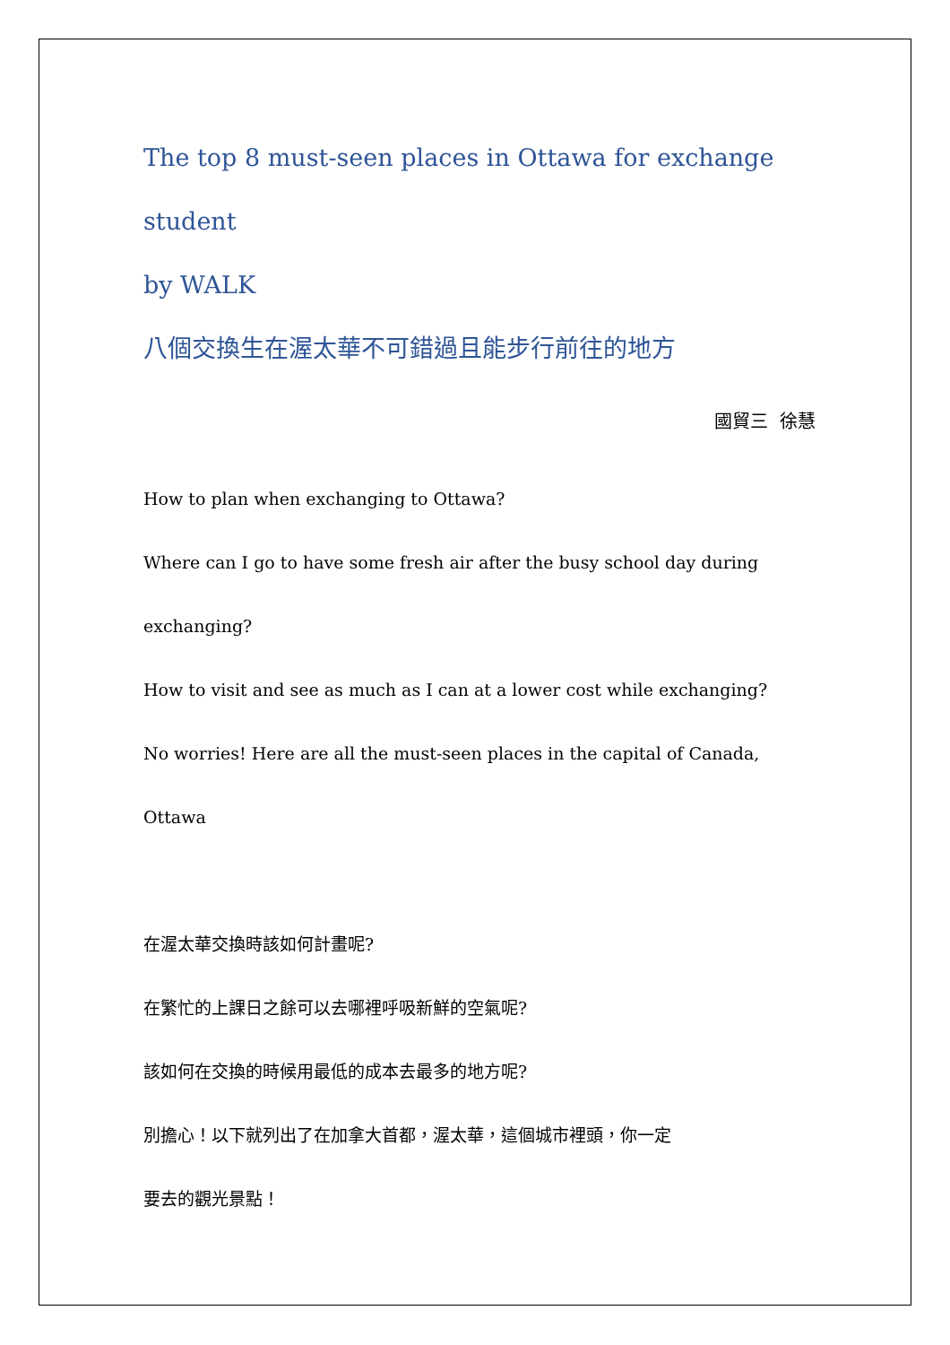The top 8 must-seen places in Ottawa for exchange student
by WALK
八個交換生在渥太華不可錯過且能步行前往的地方
國貿三 徐慧
How to plan when exchanging to Ottawa?
Where can I go to have some fresh air after the busy school day during
exchanging?
How to visit and see as much as I can at a lower cost while exchanging?
No worries! Here are all the must-seen places in the capital of Canada,
Ottawa
在渥太華交換時該如何計畫呢?
在繁忙的上課日之餘可以去哪裡呼吸新鮮的空氣呢?
該如何在交換的時候用最低的成本去最多的地方呢?
別擔心！以下就列出了在加拿大首都，渥太華，這個城市裡頭，你一定
要去的觀光景點！